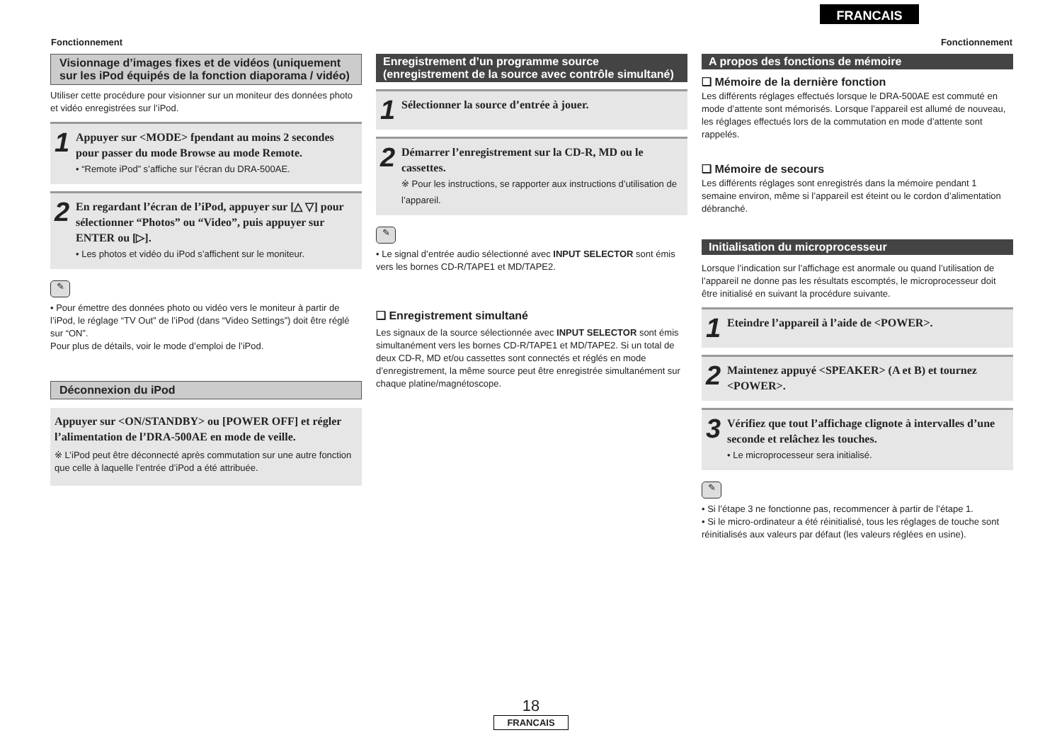FRANCAIS
Fonctionnement Fonctionnement
Visionnage d’images fixes et de vidéos (uniquement sur les iPod équipés de la fonction diaporama / vidéo)
Utiliser cette procédure pour visionner sur un moniteur des données photo et vidéo enregistrées sur l’iPod.
1
Appuyer sur <MODE> fpendant au moins 2 secondes pour passer du mode Browse au mode Remote.
• “Remote iPod” s’affiche sur l’écran du DRA-500AE.
2
En regardant l’écran de l’iPod, appuyer sur [△ ▽] pour sélectionner “Photos” ou “Video”, puis appuyer sur ENTER ou [▷].
• Les photos et vidéo du iPod s’affichent sur le moniteur.
✎
• Pour émettre des données photo ou vidéo vers le moniteur à partir de l’iPod, le réglage “TV Out” de l’iPod (dans “Video Settings”) doit être réglé sur “ON”.
Pour plus de détails, voir le mode d’emploi de l’iPod.
Déconnexion du iPod
Appuyer sur <ON/STANDBY> ou [POWER OFF] et régler l’alimentation de l’DRA-500AE en mode de veille.
※ L’iPod peut être déconnecté après commutation sur une autre fonction que celle à laquelle l’entrée d’iPod a été attribuée.
Enregistrement d’un programme source (enregistrement de la source avec contrôle simultané)
1
Sélectionner la source d’entrée à jouer.
2
Démarrer l’enregistrement sur la CD-R, MD ou le cassettes.
※ Pour les instructions, se rapporter aux instructions d’utilisation de l’appareil.
✎
• Le signal d’entrée audio sélectionné avec INPUT SELECTOR sont émis vers les bornes CD-R/TAPE1 et MD/TAPE2.
❑ Enregistrement simultané
Les signaux de la source sélectionnée avec INPUT SELECTOR sont émis simultanément vers les bornes CD-R/TAPE1 et MD/TAPE2. Si un total de deux CD-R, MD et/ou cassettes sont connectés et réglés en mode d’enregistrement, la même source peut être enregistrée simultanément sur chaque platine/magnétoscope.
A propos des fonctions de mémoire
❑ Mémoire de la dernière fonction
Les différents réglages effectués lorsque le DRA-500AE est commuté en mode d’attente sont mémorisés. Lorsque l’appareil est allumé de nouveau, les réglages effectués lors de la commutation en mode d’attente sont rappelés.
❑ Mémoire de secours
Les différents réglages sont enregistrés dans la mémoire pendant 1 semaine environ, même si l’appareil est éteint ou le cordon d’alimentation débranché.
Initialisation du microprocesseur
Lorsque l’indication sur l’affichage est anormale ou quand l’utilisation de l’appareil ne donne pas les résultats escomptés, le microprocesseur doit être initialisé en suivant la procédure suivante.
1
Eteindre l’appareil à l’aide de <POWER>.
2
Maintenez appuyé <SPEAKER> (A et B) et tournez <POWER>.
3
Vérifiez que tout l’affichage clignote à intervalles d’une seconde et relâchez les touches.
• Le microprocesseur sera initialisé.
✎
• Si l’étape 3 ne fonctionne pas, recommencer à partir de l’étape 1.
• Si le micro-ordinateur a été réinitialisé, tous les réglages de touche sont réinitialisés aux valeurs par défaut (les valeurs réglées en usine).
18
FRANCAIS